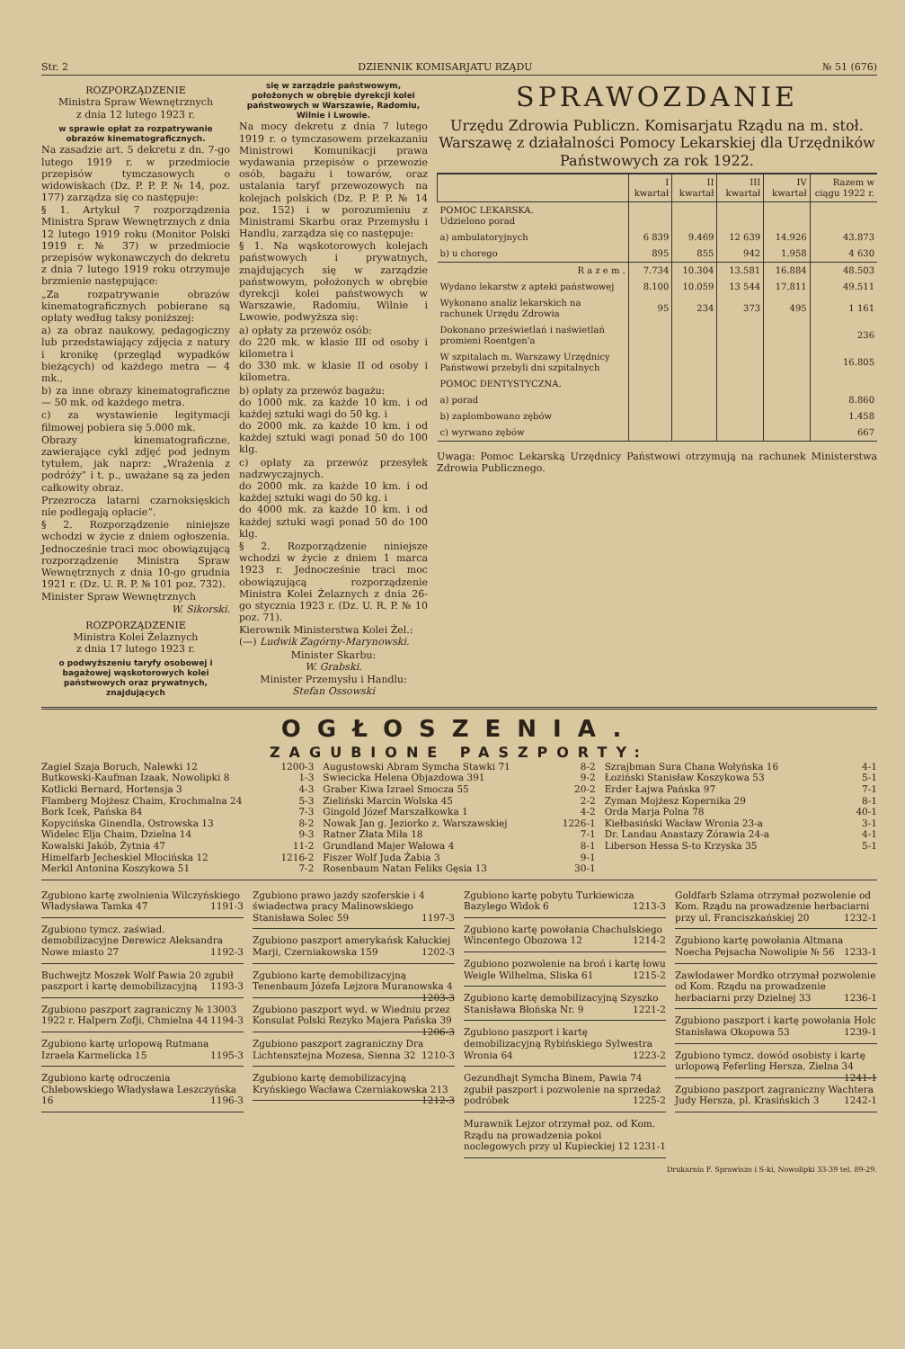Str. 2 DZIENNIK KOMISARJATU RZĄDU № 51 (676)
ROZPORZĄDZENIE
Ministra Spraw Wewnętrznych
z dnia 12 lutego 1923 r.
w sprawie opłat za rozpatrywanie obrazów kinematograficznych.
Na zasadzie art. 5 dekretu z dn. 7-go lutego 1919 r. w przedmiocie przepisów tymczasowych o widowiskach (Dz. P. P. P. № 14, poz. 177) zarządza się co następuje:
§ 1. Artykuł 7 rozporządzenia Ministra Spraw Wewnętrznych z dnia 12 lutego 1919 roku (Monitor Polski 1919 r. № 37) w przedmiocie przepisów wykonawczych do dekretu z dnia 7 lutego 1919 roku otrzymuje brzmienie następujące:
„Za rozpatrywanie obrazów kinematograficznych pobierane są opłaty według taksy poniższej:
a) za obraz naukowy, pedagogiczny lub przedstawiający zdjęcia z natury i kronikę (przegląd wypadków bieżących) od każdego metra — 4 mk.,
b) za inne obrazy kinematograficzne — 50 mk. od każdego metra.
c) za wystawienie legitymacji filmowej pobiera się 5.000 mk.
Obrazy kinematograficzne, zawierające cykl zdjęć pod jednym tytułem, jak naprz: „Wrażenia z podróży” i t. p., uważane są za jeden całkowity obraz.
Przezrocza latarni czarnoksięskich nie podlegają opłacie”.
§ 2. Rozporządzenie niniejsze wchodzi w życie z dniem ogłoszenia. Jednocześnie traci moc obowiązującą rozporządzenie Ministra Spraw Wewnętrznych z dnia 10-go grudnia 1921 r. (Dz. U. R. P. № 101 poz. 732).
Minister Spraw Wewnętrznych
W. Sikorski.
ROZPORZĄDZENIE
Ministra Kolei Żelaznych
z dnia 17 lutego 1923 r.
o podwyższeniu taryfy osobowej i bagażowej wąskotorowych kolei państwowych oraz prywatnych, znajdujących
się w zarządzie państwowym, położonych w obrębie dyrekcji kolei państwowych w Warszawie, Radomiu, Wilnie i Lwowie.
Na mocy dekretu z dnia 7 lutego 1919 r. o tymczasowem przekazaniu Ministrowi Komunikacji prawa wydawania przepisów o przewozie osób, bagażu i towarów, oraz ustalania taryf przewozowych na kolejach polskich (Dz. P. P. P. № 14 poz. 152) i w porozumieniu z Ministrami Skarbu oraz Przemysłu i Handlu, zarządza się co następuje:
§ 1. Na wąskotorowych kolejach państwowych i prywatnych, znajdujących się w zarządzie państwowym, położonych w obrębie dyrekcji kolei państwowych w Warszawie, Radomiu, Wilnie i Lwowie, podwyższa się:
a) opłaty za przewóz osób:
do 220 mk. w klasie III od osoby i kilometra i
do 330 mk. w klasie II od osoby i kilometra.
b) opłaty za przewóz bagażu:
do 1000 mk. za każde 10 km. i od każdej sztuki wagi do 50 kg. i
do 2000 mk. za każde 10 km. i od każdej sztuki wagi ponad 50 do 100 klg.
c) opłaty za przewóz przesyłek nadzwyczajnych.
do 2000 mk. za każde 10 km. i od każdej sztuki wagi do 50 kg. i
do 4000 mk. za każde 10 km. i od każdej sztuki wagi ponad 50 do 100 klg.
§ 2. Rozporządzenie niniejsze wchodzi w życie z dniem 1 marca 1923 r. Jednocześnie traci moc obowiązującą rozporządzenie Ministra Kolei Żelaznych z dnia 26-go stycznia 1923 r. (Dz. U. R. P. № 10 poz. 71).
Kierownik Ministerstwa Kolei Żel.:
(—) Ludwik Zagórny-Marynowski.
Minister Skarbu:
W. Grabski.
Minister Przemysłu i Handlu:
Stefan Ossowski
SPRAWOZDANIE
Urzędu Zdrowia Publiczn. Komisarjatu Rządu na m. stoł. Warszawę z działalności Pomocy Lekarskiej dla Urzędników Państwowych za rok 1922.
| | I kwartał | II kwartał | III kwartał | IV kwartał | Razem w ciągu 1922 r. |
| --- | --- | --- | --- | --- | --- |
| POMOC LEKARSKA. Udzielono porad | | | | | |
| a) ambulatoryjnych | 6 839 | 9.469 | 12 639 | 14.926 | 43.873 |
| b) u chorego | 895 | 855 | 942 | 1.958 | 4 630 |
| R a z e m . | 7.734 | 10.304 | 13.581 | 16.884 | 48.503 |
| Wydano lekarstw z apteki państwowej | 8.100 | 10.059 | 13 544 | 17,811 | 49.511 |
| Wykonano analiz lekarskich na rachunek Urzędu Zdrowia | 95 | 234 | 373 | 495 | 1 161 |
| Dokonano prześwietlań i naświetlań promieni Roentgen'a | | | | | 236 |
| W szpitalach m. Warszawy Urzędnicy Państwowi przebyli dni szpitalnych | | | | | 16.805 |
| POMOC DENTYSTYCZNA. | | | | | |
| a) porad | | | | | 8.860 |
| b) zaplombowano zębów | | | | | 1.458 |
| c) wyrwano zębów | | | | | 667 |
Uwaga: Pomoc Lekarską Urzędnicy Państwowi otrzymują na rachunek Ministerstwa Zdrowia Publicznego.
OGŁOSZENIA.
ZAGUBIONE PASZPORTY:
Zagiel Szaja Boruch, Nalewki 12 1200-3
Butkowski-Kaufman Izaak, Nowolipki 8 1-3
Kotlicki Bernard, Hortensja 3 4-3
Flamberg Mojżesz Chaim, Krochmalna 24 5-3
Bork Icek, Pańska 84 7-3
Kopycińska Ginendla, Ostrowska 13 8-2
Widelec Elja Chaim, Dzielna 14 9-3
Kowalski Jakób, Żytnia 47 11-2
Himelfarb Jecheskiel Młocińska 12 1216-2
Merkil Antonina Koszykowa 51 7-2
Augustowski Abram Symcha Stawki 71 8-2
Swiecicka Helena Objazdowa 391 9-2
Graber Kiwa Izrael Smocza 55 20-2
Zieliński Marcin Wolska 45 2-2
Gingold Józef Marszałkowka 1 4-2
Nowak Jan g. Jeziorko z. Warszawskiej 1226-1
Ratner Złata Miła 18 7-1
Grundland Majer Wałowa 4 8-1
Fiszer Wolf Juda Żabia 3 9-1
Rosenbaum Natan Feliks Gęsia 13 30-1
Szrajbman Sura Chana Wołyńska 16 4-1
Łoziński Stanisław Koszykowa 53 5-1
Erder Łajwa Pańska 97 7-1
Zyman Mojżesz Kopernika 29 8-1
Orda Marja Polna 78 40-1
Kiełbasiński Wacław Wronia 23-a 3-1
Dr. Landau Anastazy Żórawia 24-a 4-1
Liberson Hessa S-to Krzyska 35 5-1
Zgubiono kartę zwolnienia Wilczyńskiego Władysława Tamka 47 1191-3
Zgubiono tymcz. zaświad. demobilizacyjne Derewicz Aleksandra Nowe miasto 27 1192-3
Buchwejtz Moszek Wolf Pawia 20 zgubił paszport i kartę demobilizacyjną 1193-3
Zgubiono paszport zagraniczny № 13003 1922 r. Halpern Zofji, Chmielna 44 1194-3
Zgubiono kartę urlopową Rutmana Izraela Karmelicka 15 1195-3
Zgubiono kartę odroczenia Chlebowskiego Władysława Leszczyńska 16 1196-3
Zgubiono prawo jazdy szoferskie i 4 świadectwa pracy Malinowskiego Stanisława Solec 59 1197-3
Zgubiono paszport amerykańsk Kałuckiej Marji, Czerniakowska 159 1202-3
Zgubiono kartę demobilizacyjną Tenenbaum Józefa Lejzora Muranowska 4 1203-3
Zgubiono paszport wyd. w Wiedniu przez Konsulat Polski Rezyko Majera Pańska 39 1206-3
Zgubiono paszport zagraniczny Dra Lichtensztejna Mozesa, Sienna 32 1210-3
Zgubiono kartę demobilizacyjną Kryńskiego Wacława Czerniakowska 213 1212-3
Zgubiono kartę pobytu Turkiewicza Bazylego Widok 6 1213-3
Zgubiono kartę powołania Chachulskiego Wincentego Obozowa 12 1214-2
Zgubiono pozwolenie na broń i kartę łowu Weigle Wilhelma, Sliska 61 1215-2
Zgubiono kartę demobilizacyjną Szyszko Stanisława Błońska Nr. 9 1221-2
Zgubiono paszport i kartę demobilizacyjną Rybińskiego Sylwestra Wronia 64 1223-2
Gezundhajt Symcha Binem, Pawia 74 zgubił paszport i pozwolenie na sprzedaż podróbek 1225-2
Murawnik Lejzor otrzymał poz. od Kom. Rządu na prowadzenia pokoi noclegowych przy ul Kupieckiej 12 1231-1
Goldfarb Szlama otrzymał pozwolenie od Kom. Rządu na prowadzenie herbaciarni przy ul. Franciszkańskiej 20 1232-1
Zgubiono kartę powołania Altmana Noecha Pejsacha Nowolipie № 56 1233-1
Zawłodawer Mordko otrzymał pozwolenie od Kom. Rządu na prowadzenie herbaciarni przy Dzielnej 33 1236-1
Zgubiono paszport i kartę powołania Holc Stanisława Okopowa 53 1239-1
Zgubiono tymcz. dowód osobisty i kartę urlopową Feferling Hersza, Zielna 34 1241-1
Zgubiono paszport zagraniczny Wachtera Judy Hersza, pl. Krasińskich 3 1242-1
Drukarnia F. Sprawiszo i S-ki, Nowolipki 33-39 tel. 89-29.